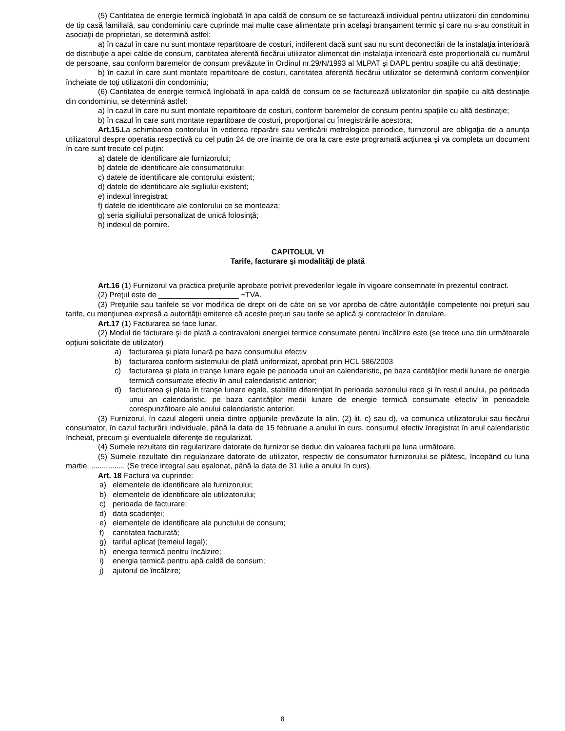(5) Cantitatea de energie termică înglobată în apa caldă de consum ce se facturează individual pentru utilizatorii din condominiu de tip casă familială, sau condominiu care cuprinde mai multe case alimentate prin acelaşi branşament termic şi care nu s-au constituit in asociaţii de proprietari, se determină astfel:
a) în cazul în care nu sunt montate repartitoare de costuri, indiferent dacă sunt sau nu sunt deconectări de la instalaţia interioară de distribuţie a apei calde de consum, cantitatea aferentă fiecărui utilizator alimentat din instalaţia interioară este proportională cu numărul de persoane, sau conform baremelor de consum prevăzute în Ordinul nr.29/N/1993 al MLPAT şi DAPL pentru spaţiile cu altă destinaţie;
b) în cazul în care sunt montate repartitoare de costuri, cantitatea aferentă fiecărui utilizator se determină conform convenţiilor încheiate de toţi utilizatorii din condominiu;
(6) Cantitatea de energie termică înglobată în apa caldă de consum ce se facturează utilizatorilor din spaţiile cu altă destinaţie din condominiu, se determină astfel:
a) în cazul în care nu sunt montate repartitoare de costuri, conform baremelor de consum pentru spaţiile cu altă destinaţie;
b) în cazul în care sunt montate repartitoare de costuri, proporţional cu înregistrările acestora;
Art.15. La schimbarea contorului în vederea reparării sau verificării metrologice periodice, furnizorul are obligaţia de a anunţa utilizatorul despre operatia respectivă cu cel putin 24 de ore înainte de ora la care este programată acţiunea şi va completa un document în care sunt trecute cel puţin:
a) datele de identificare ale furnizorului;
b) datele de identificare ale consumatorului;
c) datele de identificare ale contorului existent;
d) datele de identificare ale sigiliului existent;
e) indexul înregistrat;
f) datele de identificare ale contorului ce se monteaza;
g) seria sigiliului personalizat de unică folosinţă;
h) indexul de pornire.
CAPITOLUL VI
Tarife, facturare şi modalităţi de plată
Art.16 (1) Furnizorul va practica preţurile aprobate potrivit prevederilor legale în vigoare consemnate în prezentul contract.
(2) Preţul este de ___________________ +TVA.
(3) Preţurile sau tarifele se vor modifica de drept ori de câte ori se vor aproba de către autorităţile competente noi preţuri sau tarife, cu menţiunea expresă a autorităţii emitente că aceste preţuri sau tarife se aplică şi contractelor în derulare.
Art.17 (1) Facturarea se face lunar.
(2) Modul de facturare şi de plată a contravalorii energiei termice consumate pentru încălzire este (se trece una din următoarele opţiuni solicitate de utilizator)
a) facturarea şi plata lunară pe baza consumului efectiv
b) facturarea conform sistemului de plată uniformizat, aprobat prin HCL 586/2003
c) facturarea şi plata in tranşe lunare egale pe perioada unui an calendaristic, pe baza cantităţilor medii lunare de energie termică consumate efectiv în anul calendaristic anterior;
d) facturarea şi plata în tranşe lunare egale, stabilite diferenţiat în perioada sezonului rece şi în restul anului, pe perioada unui an calendaristic, pe baza cantităţilor medii lunare de energie termică consumate efectiv în perioadele corespunzătoare ale anului calendaristic anterior.
(3) Furnizorul, în cazul alegerii uneia dintre opţiunile prevăzute la alin. (2) lit. c) sau d), va comunica utilizatorului sau fiecărui consumator, în cazul facturării individuale, până la data de 15 februarie a anului în curs, consumul efectiv înregistrat în anul calendaristic încheiat, precum şi eventualele diferenţe de regularizat.
(4) Sumele rezultate din regularizare datorate de furnizor se deduc din valoarea facturii pe luna următoare.
(5) Sumele rezultate din regularizare datorate de utilizator, respectiv de consumator furnizorului se plătesc, începând cu luna martie, ................ (Se trece integral sau eşalonat, până la data de 31 iulie a anului în curs).
Art. 18 Factura va cuprinde:
a) elementele de identificare ale furnizorului;
b) elementele de identificare ale utilizatorului;
c) perioada de facturare;
d) data scadenţei;
e) elementele de identificare ale punctului de consum;
f) cantitatea facturată;
g) tariful aplicat (temeiul legal);
h) energia termică pentru încălzire;
i) energia termică pentru apă caldă de consum;
j) ajutorul de încălzire;
8